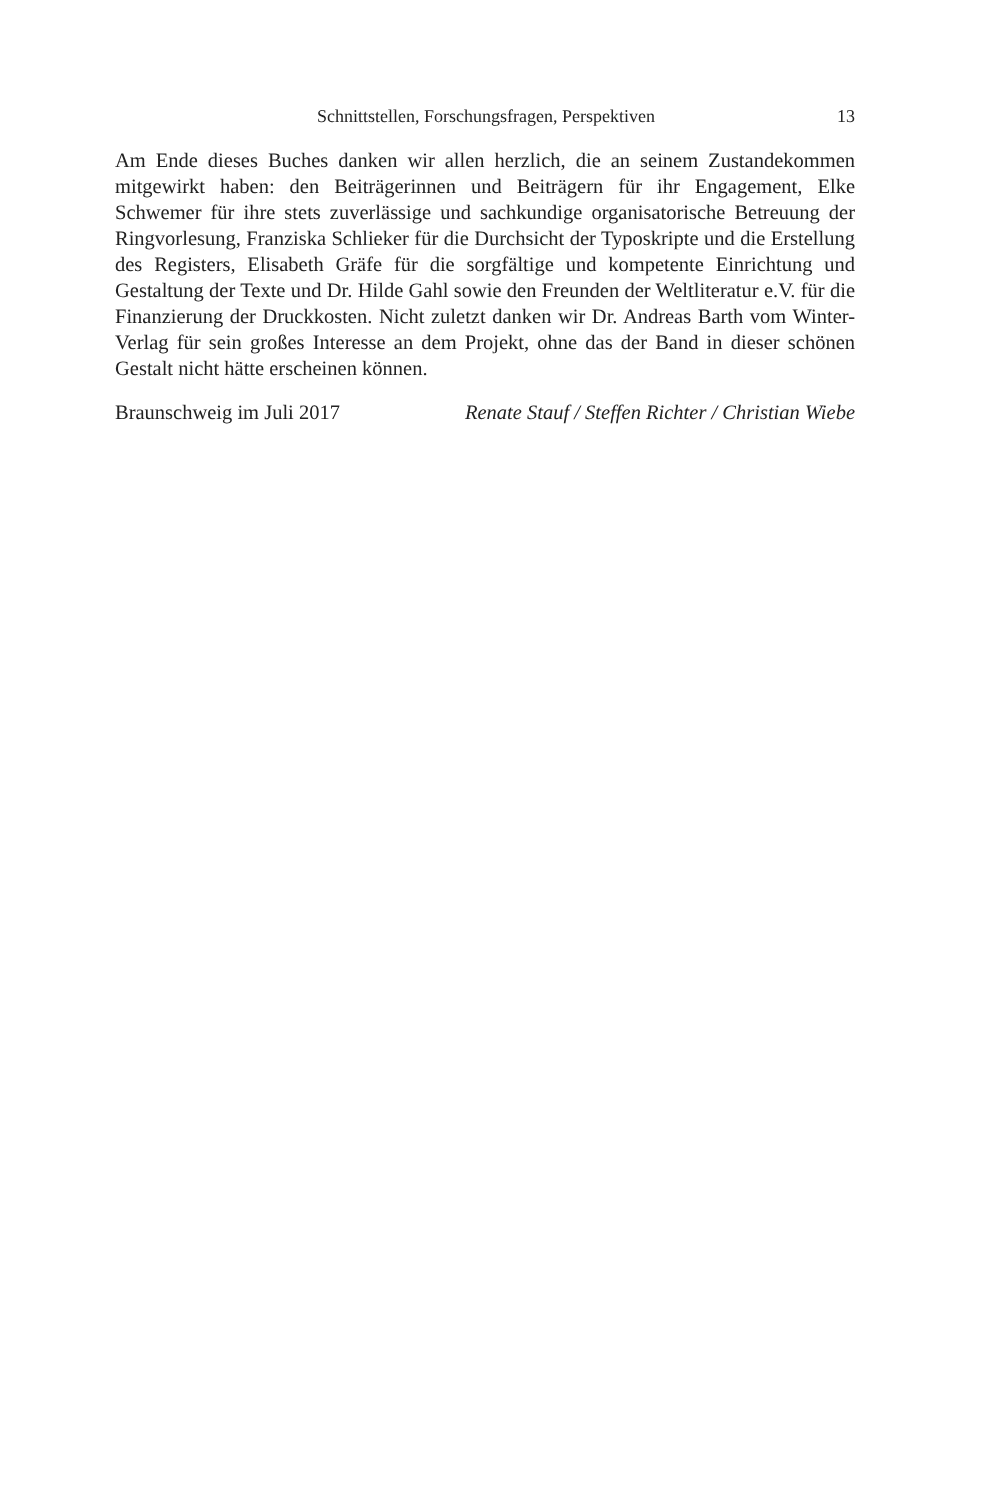Schnittstellen, Forschungsfragen, Perspektiven 13
Am Ende dieses Buches danken wir allen herzlich, die an seinem Zustandekommen mitgewirkt haben: den Beiträgerinnen und Beiträgern für ihr Engagement, Elke Schwemer für ihre stets zuverlässige und sachkundige organisatorische Betreuung der Ringvorlesung, Franziska Schlieker für die Durchsicht der Typoskripte und die Erstellung des Registers, Elisabeth Gräfe für die sorgfältige und kompetente Einrichtung und Gestaltung der Texte und Dr. Hilde Gahl sowie den Freunden der Weltliteratur e.V. für die Finanzierung der Druckkosten. Nicht zuletzt danken wir Dr. Andreas Barth vom Winter-Verlag für sein großes Interesse an dem Projekt, ohne das der Band in dieser schönen Gestalt nicht hätte erscheinen können.
Braunschweig im Juli 2017 Renate Stauf / Steffen Richter / Christian Wiebe